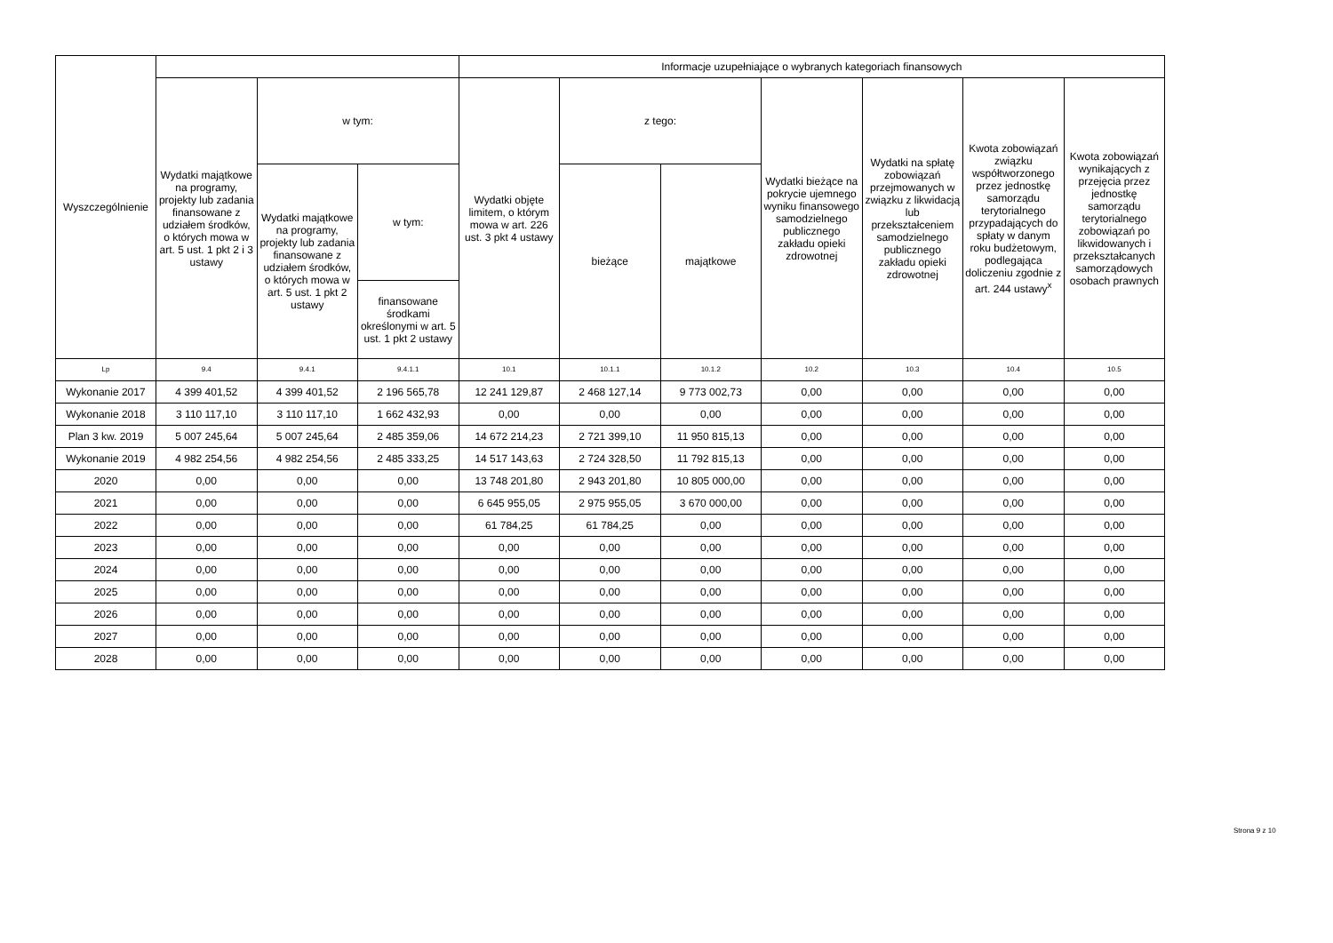| Wyszczególnienie | | | | Informacje uzupełniające o wybranych kategoriach finansowych | | | | | | |
| --- | --- | --- | --- | --- | --- | --- | --- | --- | --- | --- |
| | Wydatki majątkowe na programy, projekty lub zadania finansowane z udziałem środków, o których mowa w art. 5 ust. 1 pkt 2 i 3 ustawy | w tym: | | Wydatki objęte limitem, o którym mowa w art. 226 ust. 3 pkt 4 ustawy | z tego: | | Wydatki bieżące na pokrycie ujemnego wyniku finansowego samodzielnego publicznego zakładu opieki zdrowotnej | Wydatki na spłatę zobowiązań przejmowanych w związku z likwidacją lub przekształceniem samodzielnego publicznego zakładu opieki zdrowotnej | Kwota zobowiązań związku współtworzonego przez jednostkę samorządu terytorialnego przypadających do spłaty w danym roku budżetowym, podlegająca doliczeniu zgodnie z art. 244 ustawy<sup>x</sup> | Kwota zobowiązań wynikających z przejęcia przez jednostkę samorządu terytorialnego zobowiązań po likwidowanych i przekształcanych samorządowych osobach prawnych |
| | | Wydatki majątkowe na programy, projekty lub zadania finansowane z udziałem środków, o których mowa w art. 5 ust. 1 pkt 2 ustawy | w tym: | | bieżące | majątkowe | | | | |
| | | | finansowane środkami określonymi w art. 5 ust. 1 pkt 2 ustawy | | | | | | | |
| Lp | 9.4 | 9.4.1 | 9.4.1.1 | 10.1 | 10.1.1 | 10.1.2 | 10.2 | 10.3 | 10.4 | 10.5 |
| Wykonanie 2017 | 4 399 401,52 | 4 399 401,52 | 2 196 565,78 | 12 241 129,87 | 2 468 127,14 | 9 773 002,73 | 0,00 | 0,00 | 0,00 | 0,00 |
| Wykonanie 2018 | 3 110 117,10 | 3 110 117,10 | 1 662 432,93 | 0,00 | 0,00 | 0,00 | 0,00 | 0,00 | 0,00 | 0,00 |
| Plan 3 kw. 2019 | 5 007 245,64 | 5 007 245,64 | 2 485 359,06 | 14 672 214,23 | 2 721 399,10 | 11 950 815,13 | 0,00 | 0,00 | 0,00 | 0,00 |
| Wykonanie 2019 | 4 982 254,56 | 4 982 254,56 | 2 485 333,25 | 14 517 143,63 | 2 724 328,50 | 11 792 815,13 | 0,00 | 0,00 | 0,00 | 0,00 |
| 2020 | 0,00 | 0,00 | 0,00 | 13 748 201,80 | 2 943 201,80 | 10 805 000,00 | 0,00 | 0,00 | 0,00 | 0,00 |
| 2021 | 0,00 | 0,00 | 0,00 | 6 645 955,05 | 2 975 955,05 | 3 670 000,00 | 0,00 | 0,00 | 0,00 | 0,00 |
| 2022 | 0,00 | 0,00 | 0,00 | 61 784,25 | 61 784,25 | 0,00 | 0,00 | 0,00 | 0,00 | 0,00 |
| 2023 | 0,00 | 0,00 | 0,00 | 0,00 | 0,00 | 0,00 | 0,00 | 0,00 | 0,00 | 0,00 |
| 2024 | 0,00 | 0,00 | 0,00 | 0,00 | 0,00 | 0,00 | 0,00 | 0,00 | 0,00 | 0,00 |
| 2025 | 0,00 | 0,00 | 0,00 | 0,00 | 0,00 | 0,00 | 0,00 | 0,00 | 0,00 | 0,00 |
| 2026 | 0,00 | 0,00 | 0,00 | 0,00 | 0,00 | 0,00 | 0,00 | 0,00 | 0,00 | 0,00 |
| 2027 | 0,00 | 0,00 | 0,00 | 0,00 | 0,00 | 0,00 | 0,00 | 0,00 | 0,00 | 0,00 |
| 2028 | 0,00 | 0,00 | 0,00 | 0,00 | 0,00 | 0,00 | 0,00 | 0,00 | 0,00 | 0,00 |
Strona 9 z 10